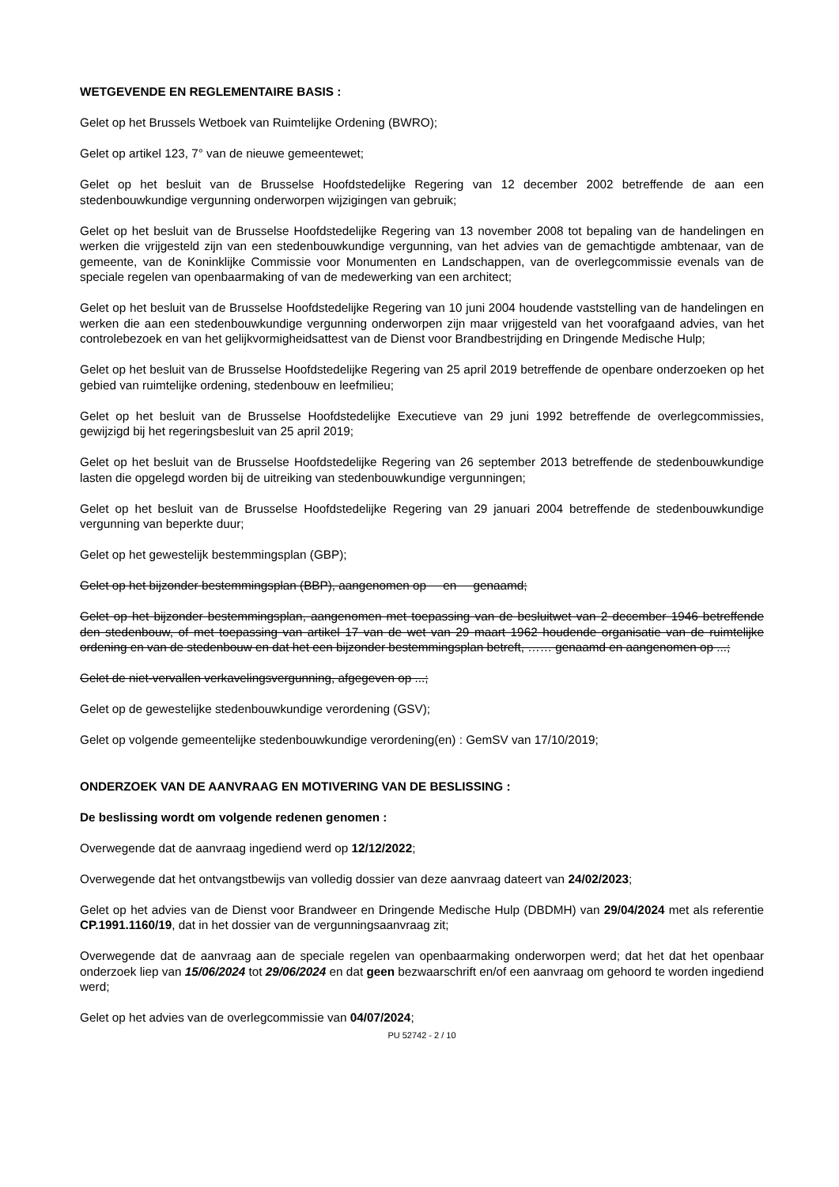WETGEVENDE EN REGLEMENTAIRE BASIS :
Gelet op het Brussels Wetboek van Ruimtelijke Ordening (BWRO);
Gelet op artikel 123, 7° van de nieuwe gemeentewet;
Gelet op het besluit van de Brusselse Hoofdstedelijke Regering van 12 december 2002 betreffende de aan een stedenbouwkundige vergunning onderworpen wijzigingen van gebruik;
Gelet op het besluit van de Brusselse Hoofdstedelijke Regering van 13 november 2008 tot bepaling van de handelingen en werken die vrijgesteld zijn van een stedenbouwkundige vergunning, van het advies van de gemachtigde ambtenaar, van de gemeente, van de Koninklijke Commissie voor Monumenten en Landschappen, van de overlegcommissie evenals van de speciale regelen van openbaarmaking of van de medewerking van een architect;
Gelet op het besluit van de Brusselse Hoofdstedelijke Regering van 10 juni 2004 houdende vaststelling van de handelingen en werken die aan een stedenbouwkundige vergunning onderworpen zijn maar vrijgesteld van het voorafgaand advies, van het controlebezoek en van het gelijkvormigheidsattest van de Dienst voor Brandbestrijding en Dringende Medische Hulp;
Gelet op het besluit van de Brusselse Hoofdstedelijke Regering van 25 april 2019 betreffende de openbare onderzoeken op het gebied van ruimtelijke ordening, stedenbouw en leefmilieu;
Gelet op het besluit van de Brusselse Hoofdstedelijke Executieve van 29 juni 1992 betreffende de overlegcommissies, gewijzigd bij het regeringsbesluit van 25 april 2019;
Gelet op het besluit van de Brusselse Hoofdstedelijke Regering van 26 september 2013 betreffende de stedenbouwkundige lasten die opgelegd worden bij de uitreiking van stedenbouwkundige vergunningen;
Gelet op het besluit van de Brusselse Hoofdstedelijke Regering van 29 januari 2004 betreffende de stedenbouwkundige vergunning van beperkte duur;
Gelet op het gewestelijk bestemmingsplan (GBP);
Gelet op het bijzonder bestemmingsplan (BBP), aangenomen op en genaamd;
Gelet op het bijzonder bestemmingsplan, aangenomen met toepassing van de besluitwet van 2 december 1946 betreffende den stedenbouw, of met toepassing van artikel 17 van de wet van 29 maart 1962 houdende organisatie van de ruimtelijke ordening en van de stedenbouw en dat het een bijzonder bestemmingsplan betreft, …… genaamd en aangenomen op ...;
Gelet de niet-vervallen verkavelingsvergunning, afgegeven op ...;
Gelet op de gewestelijke stedenbouwkundige verordening (GSV);
Gelet op volgende gemeentelijke stedenbouwkundige verordening(en) : GemSV van 17/10/2019;
ONDERZOEK VAN DE AANVRAAG EN MOTIVERING VAN DE BESLISSING :
De beslissing wordt om volgende redenen genomen :
Overwegende dat de aanvraag ingediend werd op 12/12/2022;
Overwegende dat het ontvangstbewijs van volledig dossier van deze aanvraag dateert van 24/02/2023;
Gelet op het advies van de Dienst voor Brandweer en Dringende Medische Hulp (DBDMH) van 29/04/2024 met als referentie CP.1991.1160/19, dat in het dossier van de vergunningsaanvraag zit;
Overwegende dat de aanvraag aan de speciale regelen van openbaarmaking onderworpen werd; dat het dat het openbaar onderzoek liep van 15/06/2024 tot 29/06/2024 en dat geen bezwaarschrift en/of een aanvraag om gehoord te worden ingediend werd;
Gelet op het advies van de overlegcommissie van 04/07/2024;
PU 52742 - 2 / 10